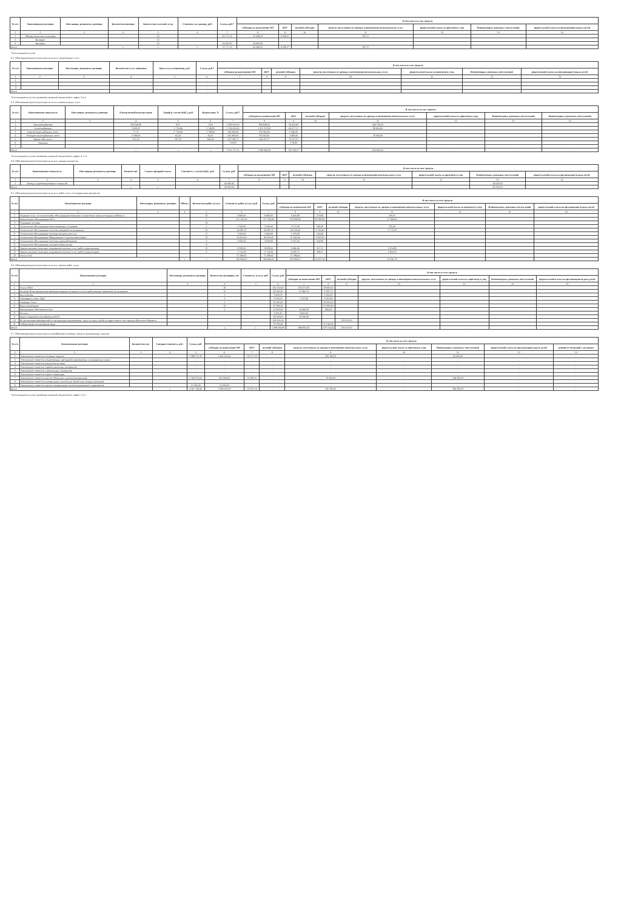| № п/п | Наименование расходов | Поставщик, реквизиты договора | Количество номеров | Количество платежей в год | Стоимость за единицу, руб. | Сумма, руб.* | В том числе за счет средств | | | | | | |
| --- | --- | --- | --- | --- | --- | --- | --- | --- | --- | --- | --- | --- | --- |
| | | | | | | | субсидии на выполнение МЗ | ПОУ | целевой субсидии | средств, полученных от аренды и возмещения коммунальных услуг | родительской платы за присмотр и уход | безвозмездных денежных поступлений | родительской платы на организацию отдыха детей |
| 1 | 2 | 3 | 4 | 5 | 6 | 7 | 8 | 9 | 10 | 11 | 12 | 13 | 14 |
| 1 | Абонентская плата за номера | | | 12 | | 16 775,76 | 10 349,22 | 6 039,27 | | 387,27 | | | |
| 2 | Интернет | | | 12 | | | | | | | | | |
| 3 | Интернет | | | 12 | | 54 000,00 | 54 000,00 | | | | | | |
| Итого | | | x | x | x | 70 775,76 | 64 349,22 | 6 039,27 | - | 387,27 | - | - | - |
*Рассчитывается путем
6.2. Обоснование (расчет) расходов на оплату транспортных услуг
| № п/п | Наименование расходов | Поставщик, реквизиты договора | Количество услуг перевозки | Цена услуги перевозки, руб. | Сумма, руб.* | В том числе за счет средств | | | | | | |
| --- | --- | --- | --- | --- | --- | --- | --- | --- | --- | --- | --- | --- |
| | | | | | | субсидии на выполнение МЗ | ПОУ | целевой субсидии | средств, полученных от аренды и возмещения коммунальных услуг | родительской платы за присмотр и уход | безвозмездных денежных поступлений | родительской платы на организацию отдыха детей |
| 1 | 2 | 3 | 4 | 5 | 6 | 7 | 8 | 9 | 10 | 11 | 12 | 13 |
| 1 | | | | | - | | | | | | | |
| 2 | | | | | - | | | | | | | |
| 3 | | | | | - | | | | | | | |
| Итого | | | | | - | - | - | - | - | - | - | - |
*Рассчитывается путем умножения значений показателей в графах 3 и 4.
6.3. Обоснование (расчет) расходов на оплату коммунальных услуг
| № п/п | Наименование показателя | Поставщик, реквизиты договора | Размер потребления ресурсов | Тариф (с учетом НДС), руб. | Индексация, % | Сумма, руб.* | В том числе за счет средств | | | | | | |
| --- | --- | --- | --- | --- | --- | --- | --- | --- | --- | --- | --- | --- | --- |
| | | | | | | | субсидии на выполнение МЗ | ПОУ | целевой субсидии | средств, полученных от аренды и возмещения коммунальных услуг | родительской платы за присмотр и уход | безвозмездных денежных поступлений | безвозмездных денежных поступлений |
| 1 | 2 | 3 | 4 | 5 | 6 | 7 | 8 | 9 | 10 | 11 | 12 | 13 | 14 |
| 1 | Электроснабжение | | 158 266,86 | 8,07 | 8,19 | 1 296 000,00 | 826 848,00 | 34 452,00 | | 434 700,00 | | | |
| 2 | Теплоснабжение | | 1 003,47 | 1 724,06 | 1 749,92 | 1 736 000,00 | 1 321 222,83 | 66 477,17 | | 89 600,00 | | | |
| 3 | Горячее водоснабжение, всего | | 77,71 | 1 724,06 | 1 749,92 | 136 000,00 | 130 560,00 | 5 440,00 | | | | | |
| 4 | Холодное водоснабжение, всего | | 2 599,63 | 62,53 | 63,47 | 165 000,00 | 83 232,00 | 3 468,00 | | 78 300,00 | | | |
| 5 | Вывоз ТКО, всего | | 255,56 | 597,35 | 606,31 | 152 538,72 | 146 437,17 | 15 527,07 | | | | | |
| 6 | Пыльник | | | | | 178,83 | | 178,83 | | | | | |
| 7 | | | | | | - | | | | | | | |
| Итого | | | x | x | x | 3 505 717,55 | 2 508 300,00 | 125 543,07 | - | 602 600,00 | - | - | - |
*Рассчитывается путем умножения значений показателей в графах 4, 5, 6.
6.4. Обоснование (расчет) расходов на оплату аренды имущества
| № п/п | Наименование показателя | Поставщик, реквизиты договора | Количество | Ставка арендной платы | Стоимость с учетом НДС, руб. | Сумма, руб. | В том числе за счет средств | | | | | | |
| --- | --- | --- | --- | --- | --- | --- | --- | --- | --- | --- | --- | --- | --- |
| | | | | | | | субсидии на выполнение МЗ | ПОУ | целевой субсидии | средств, полученных от аренды и возмещения коммунальных услуг | родительской платы за присмотр и уход | безвозмездных денежных поступлений | родительской платы на организацию отдыха детей |
| 1 | 2 | 3 | 4 | 5 | 6 | 7 | 8 | 9 | 10 | 11 | 12 | 13 | 14 |
| 1 | Аренда гидрокомпьютерных покрытий | | | | - | 40 000,00 | | | | | | 40 000,00 | |
| Итого | | | x | x | - | 40 000,00 | - | - | - | - | - | 40 000,00 | - |
6.5. Обоснование (расчет) расходов на оплату работ, услуг по содержанию имущества
| № п/п | Наименование расходов | Поставщик, реквизиты договора | Объект | Количество работ (услуг) | Стоимость работ (услуг), руб. | Сумма, руб. | В том числе за счет средств | | | | | | |
| --- | --- | --- | --- | --- | --- | --- | --- | --- | --- | --- | --- | --- | --- |
| | | | | | | | субсидии на выполнение МЗ | ПОУ | целевой субсидии | средств, полученных от аренды и возмещения коммунальных услуг | родительской платы за присмотр и уход | безвозмездных денежных поступлений | родительской платы на организацию отдыха детей |
| 1 | 2 | 3 | 4 | 5 | 6 | 7 | 8 | 9 | 10 | 11 | 12 | 13 | 14 |
| 1 | Оказание услуг по техническому обслуживанию комплекса технических средств охраны на объектах | | | 12 | 6 840,00 | 6 840,00 | 6 450,39 | 273,60 | | 116,01 | | | |
| 2 | Комплексное обслуживание ИТП | | | 5 | 157 140,00 | 157 140,00 | 120 909,80 | 18 380,60 | | 17 849,60 | | | |
| 3 | Охранные системы | | | 12 | - | - | - | - | | | | | |
| 4 | Техническое обслуживание вентиляционных установок | | | 1 | 2 500,00 | 2 500,00 | 2 175,00 | 100,00 | | 225,00 | | | |
| 5 | Техническое обслуживание системы пожарной сигнализации | | | 12 | 44 085,12 | 44 085,12 | 40 550,43 | 1 763,40 | | 1 771,29 | | | |
| 6 | Техническое обслуживание системы контроля доступа | | | 8 | 5 600,00 | 5 600,00 | 5 376,00 | 224,00 | | | | | |
| 7 | Техническое обслуживание оборудования "Стрелец-мониторинг" | | | 12 | 30 250,00 | 30 250,00 | 27 945,00 | 3 305,00 | | | | | |
| 8 | Техническое обслуживание системы видеонаблюдения | | | 3 | 2 620,00 | 2 620,00 | 2 515,20 | 104,80 | | | | | |
| 9 | Техническое обслуживание питьевого фонтанчика | | | 9 | - | - | - | - | | | | | |
| 10 | Предоставление санитарно-эпидемиологических услуг, работ (дератизация) | | | 12 | 8 928,00 | 8 928,00 | 6 696,00 | 357,12 | | 1 874,88 | | | |
| 11 | Предоставление санитарно-эпидемиологических услуг, работ (дезинсекция) | | | 4 | 5 714,28 | 5 714,28 | 4 185,71 | 228,57 | | 1 300,00 | | | |
| 12 | Услуги СэС | | | | 27 286,62 | 27 286,62 | 27 286,62 | | | | | | |
| Итого | | | x | x | 290 964,02 | 290 964,02 | 243 290,15 | 24 637,09 | - | 23 036,78 | - | - | - |
6.6. Обоснование (расчет) расходов на оплату прочих работ, услуг
| № п/п | Наименование расходов | Поставщик, реквизиты договора | Количество договоров, шт. | Стоимость услуги, руб. | Сумма, руб. | В том числе за счет средств | | | | | | |
| --- | --- | --- | --- | --- | --- | --- | --- | --- | --- | --- | --- | --- |
| | | | | | | субсидии на выполнение МЗ | ПОУ | целевой субсидии | средств, полученных от аренды и возмещения коммунальных услуг | родительской платы за присмотр и уход | безвозмездных денежных поступлений | родительской платы на организацию отдыха детей |
| 1 | 2 | 3 | 4 | 5 | 6 | 7 | 8 | 9 | 10 | 11 | 12 | 13 |
| 1 | Услуги ЧОП | | 10 | | 652 110,00 | 623 275,00 | 28 835,00 | | | | | |
| 2 | Договор об экстренном реагировании нарядов полиции в случае срабатывания тревожной сигнализации | | 12 | | 39 542,40 | 37 960,70 | 1 581,70 | | | | | |
| 3 | мед осмотры | | 1 | | 1 400,00 | | 1 400,00 | | | | | |
| 4 | Сертификат ключа ЭЦП | | 1 | | 3 550,00 | 1 212,06 | 2 337,94 | | | | | |
| 5 | Лицензия "Пакт" | | 1 | | 20 000,00 | - | 20 000,00 | | | | | |
| 6 | Консультирование | | 12 | | 87 983,36 | | 87 983,36 | | | | | |
| 7 | Программное обеспечение Пакт | | 1 | | 15 000,00 | 14 400,00 | 600,00 | | | | | |
| 8 | Почтин | | | | 3 602,40 | 3 602,40 | | | | | | |
| 9 | Курсы повышения квалификации КПТ | | | | 18 500,00 | 18 500,00 | | | | | | |
| 10 | На реализацию мероприятий по организации оздоровления, труда и отдыха детей и подростков за счет средств областного бюджета | | | | 519 502,00 | | | 519 502,00 | | | | |
| 11 | Лабораторные исследования воды | | | | 37 016,64 | | 37 016,64 | | | | | |
| Итого | | | x | x | 1 398 206,80 | 698 950,16 | 179 754,64 | 519 502,00 | - | - | - | - |
6.7. Обоснование (расчет) расходов на приобретение основных средств, материальных запасов
| № п/п | Наименование расходов | Количество, шт. | Средняя стоимость, руб. | Сумма, руб. | В том числе за счет средств | | | | | | | |
| --- | --- | --- | --- | --- | --- | --- | --- | --- | --- | --- | --- | --- |
| | | | | | субсидии на выполнение МЗ | ПОУ | целевой субсидии | средств, полученных от аренды и возмещения коммунальных услуг | родительской платы за присмотр и уход | безвозмездных денежных поступлений | родительской платы на организацию отдыха детей | доходов от операций с активами |
| 1 | 2 | 3 | 4 | 5 | 6 | 7 | 8 | 9 | 10 | 11 | 12 | 13 |
| 1 | Увеличение стоимости основных средств | | | 3 389 270,32 | 2 462 000,00 | 722 077,41 | - | 165 192,91 | - | 40 000,00 | - | - |
| 2 | Увеличение стоимости лекарственных препаратов применяемых в медицинских целях | | | - | - | - | - | - | - | - | - | - |
| 3 | Увеличение стоимости продуктов питания | | | - | - | - | - | - | - | - | - | - |
| 4 | Увеличение стоимости горюче-смазочных материалов | | | - | - | - | - | - | - | - | - | - |
| 5 | Увеличение стоимости строительных материалов | | | - | - | - | - | - | - | - | - | - |
| 6 | Увеличение стоимости мягкого инвентаря | | | - | - | - | - | - | - | - | - | - |
| 7 | Увеличение стоимости прочих оборотных запасов (материалов) | | | 1 162 873,64 | 915 000,00 | 31 280,11 | - | 70 000,00 | - | 146 593,53 | - | - |
| 8 | Увеличение стоимости материальных запасов для целей капитальных вложений | | | - | - | - | - | - | - | - | - | - |
| 9 | Увеличение стоимости прочих материальных запасов однократного применения | | | 15 000,00 | 15 000,00 | - | - | - | - | - | - | - |
| Итого | | | x | 4 567 143,96 | 3 392 000,00 | 753 357,52 | - | 235 192,91 | - | 186 593,53 | - | - |
*Рассчитывается путем умножения значений показателей в графах 2 и 3.